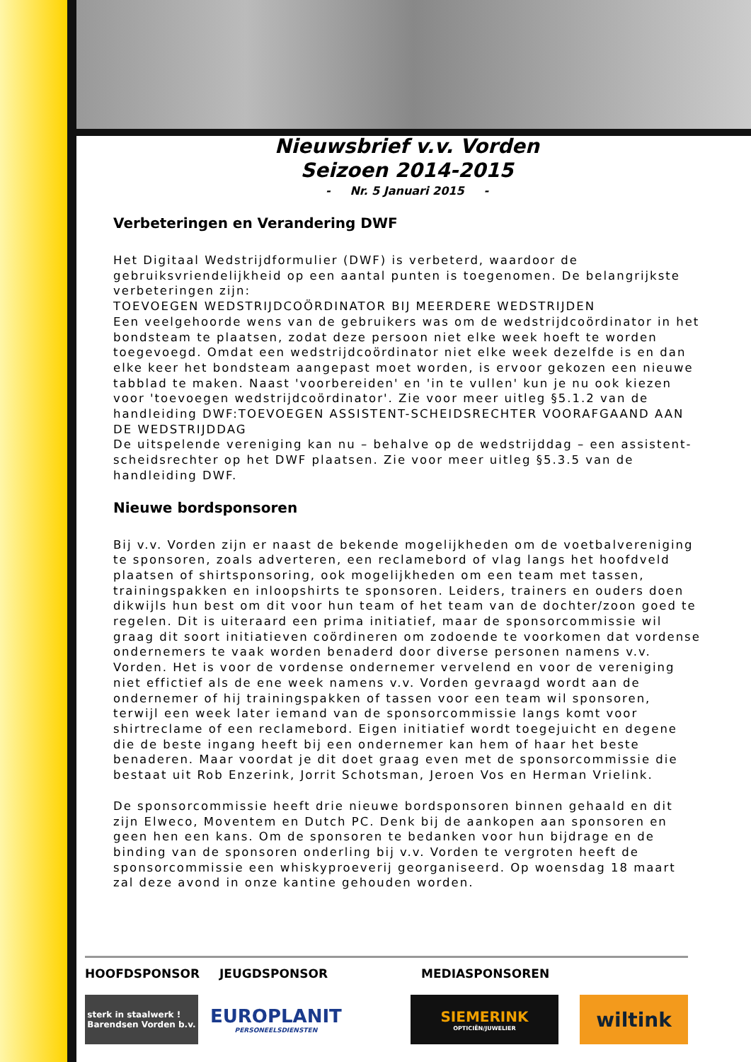Nieuwsbrief v.v. Vorden
Seizoen 2014-2015
- Nr. 5 Januari 2015 -
Verbeteringen en Verandering DWF
Het Digitaal Wedstrijdformulier (DWF) is verbeterd, waardoor de gebruiksvriendelijkheid op een aantal punten is toegenomen. De belangrijkste verbeteringen zijn:
TOEVOEGEN WEDSTRIJDCOÖRDINATOR BIJ MEERDERE WEDSTRIJDEN
Een veelgehoorde wens van de gebruikers was om de wedstrijdcoördinator in het bondsteam te plaatsen, zodat deze persoon niet elke week hoeft te worden toegevoegd. Omdat een wedstrijdcoördinator niet elke week dezelfde is en dan elke keer het bondsteam aangepast moet worden, is ervoor gekozen een nieuwe tabblad te maken. Naast 'voorbereiden' en 'in te vullen' kun je nu ook kiezen voor 'toevoegen wedstrijdcoördinator'. Zie voor meer uitleg §5.1.2 van de handleiding DWF:TOEVOEGEN ASSISTENT-SCHEIDSRECHTER VOORAFGAAND AAN DE WEDSTRIJDDAG
De uitspelende vereniging kan nu – behalve op de wedstrijddag – een assistent-scheidsrechter op het DWF plaatsen. Zie voor meer uitleg §5.3.5 van de handleiding DWF.
Nieuwe bordsponsoren
Bij v.v. Vorden zijn er naast de bekende mogelijkheden om de voetbalvereniging te sponsoren, zoals adverteren, een reclamebord of vlag langs het hoofdveld plaatsen of shirtsponsoring, ook mogelijkheden om een team met tassen, trainingspakken en inloopshirts te sponsoren. Leiders, trainers en ouders doen dikwijls hun best om dit voor hun team of het team van de dochter/zoon goed te regelen. Dit is uiteraard een prima initiatief, maar de sponsorcommissie wil graag dit soort initiatieven coördineren om zodoende te voorkomen dat vordense ondernemers te vaak worden benaderd door diverse personen namens v.v. Vorden. Het is voor de vordense ondernemer vervelend en voor de vereniging niet effictief als de ene week namens v.v. Vorden gevraagd wordt aan de ondernemer of hij trainingspakken of tassen voor een team wil sponsoren, terwijl een week later iemand van de sponsorcommissie langs komt voor shirtreclame of een reclamebord. Eigen initiatief wordt toegejuicht en degene die de beste ingang heeft bij een ondernemer kan hem of haar het beste benaderen. Maar voordat je dit doet graag even met de sponsorcommissie die bestaat uit Rob Enzerink, Jorrit Schotsman, Jeroen Vos en Herman Vrielink.
De sponsorcommissie heeft drie nieuwe bordsponsoren binnen gehaald en dit zijn Elweco, Moventem en Dutch PC. Denk bij de aankopen aan sponsoren en geen hen een kans. Om de sponsoren te bedanken voor hun bijdrage en de binding van de sponsoren onderling bij v.v. Vorden te vergroten heeft de sponsorcommissie een whiskyproeverij georganiseerd. Op woensdag 18 maart zal deze avond in onze kantine gehouden worden.
HOOFDSPONSOR JEUGDSPONSOR MEDIASPONSOREN
sterk in staalwerk !
Barendsen Vorden b.v.
EUROPLANIT
PERSONEELSDIENSTEN
SIEMERINK
OPTICIËN/JUWELIER
wiltink